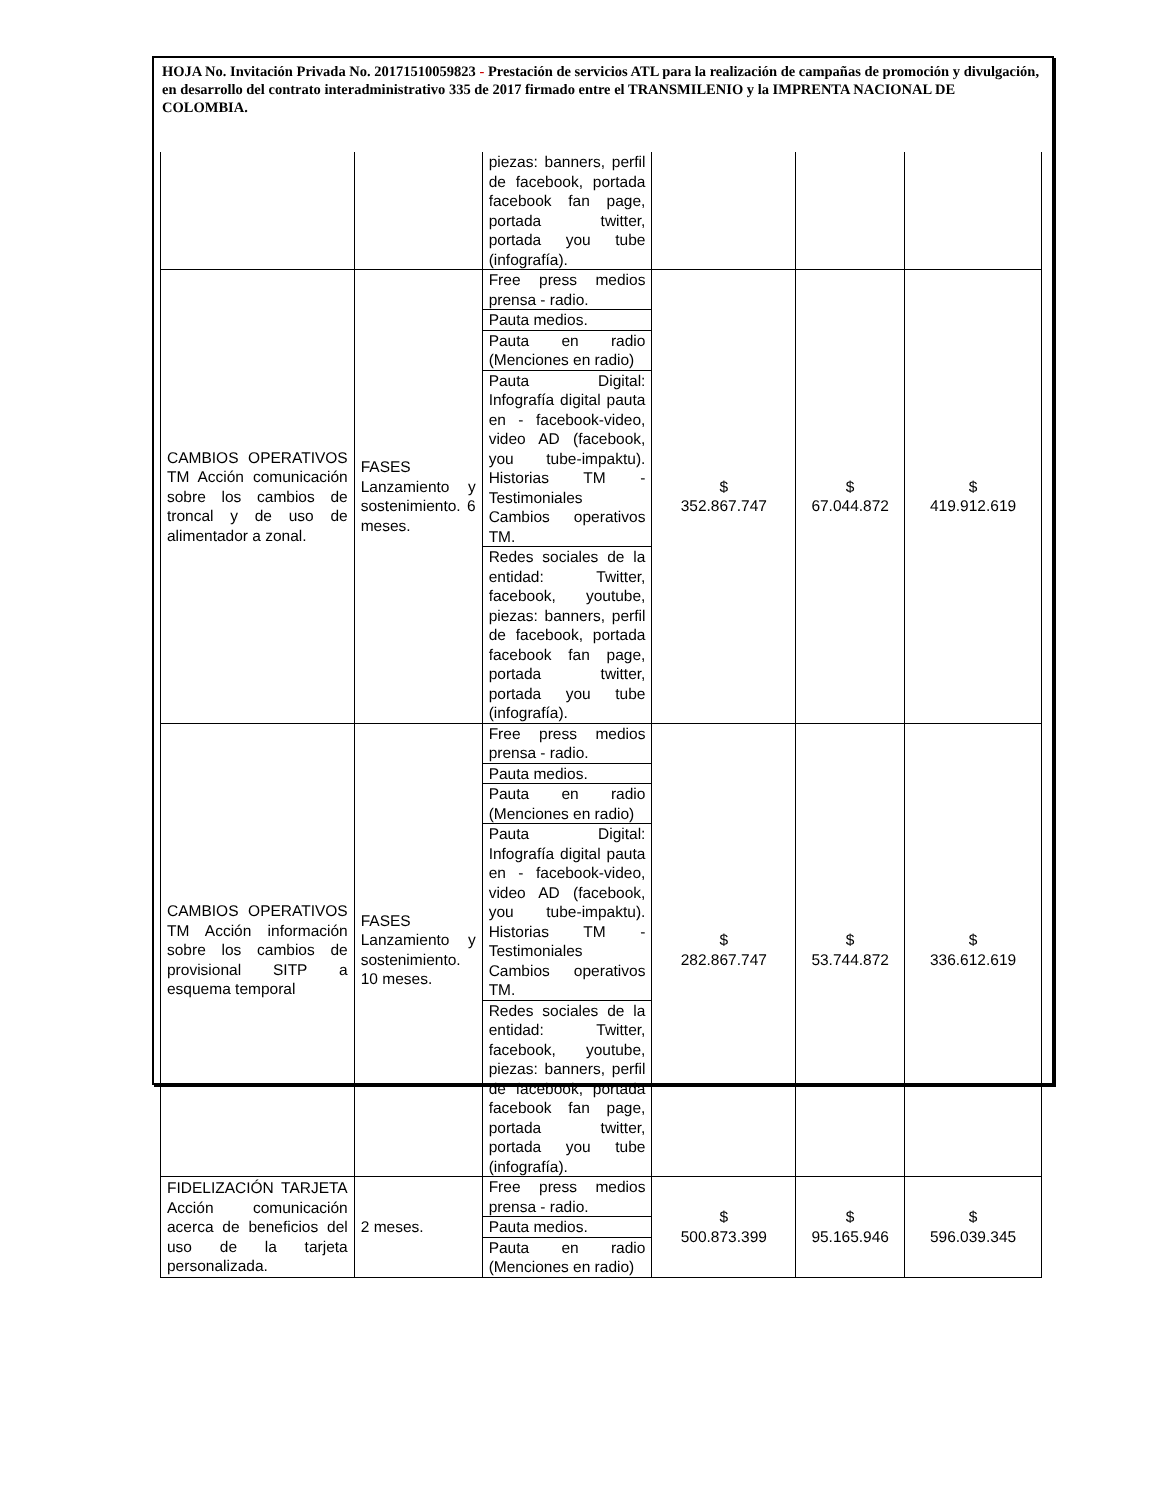HOJA No. Invitación Privada No. 20171510059823 - Prestación de servicios ATL para la realización de campañas de promoción y divulgación, en desarrollo del contrato interadministrativo 335 de 2017 firmado entre el TRANSMILENIO y la IMPRENTA NACIONAL DE COLOMBIA.
| | | piezas: banners, perfil de facebook, portada facebook fan page, portada twitter, portada you tube (infografía). | | | |
| CAMBIOS OPERATIVOS TM Acción comunicación sobre los cambios de troncal y de uso de alimentador a zonal. | FASES Lanzamiento y sostenimiento. 6 meses. | Free press medios prensa - radio. | $ 352.867.747 | $ 67.044.872 | $ 419.912.619 |
| | | Pauta medios. | | | |
| | | Pauta en radio (Menciones en radio) | | | |
| | | Pauta Digital: Infografía digital pauta en - facebook-video, video AD (facebook, you tube-impaktu). Historias TM - Testimoniales Cambios operativos TM. | | | |
| | | Redes sociales de la entidad: Twitter, facebook, youtube, piezas: banners, perfil de facebook, portada facebook fan page, portada twitter, portada you tube (infografía). | | | |
| CAMBIOS OPERATIVOS TM Acción información sobre los cambios de provisional SITP a esquema temporal | FASES Lanzamiento y sostenimiento. 10 meses. | Free press medios prensa - radio. | $ 282.867.747 | $ 53.744.872 | $ 336.612.619 |
| | | Pauta medios. | | | |
| | | Pauta en radio (Menciones en radio) | | | |
| | | Pauta Digital: Infografía digital pauta en - facebook-video, video AD (facebook, you tube-impaktu). Historias TM - Testimoniales Cambios operativos TM. | | | |
| | | Redes sociales de la entidad: Twitter, facebook, youtube, piezas: banners, perfil de facebook, portada facebook fan page, portada twitter, portada you tube (infografía). | | | |
| FIDELIZACIÓN TARJETA Acción comunicación acerca de beneficios del uso de la tarjeta personalizada. | 2 meses. | Free press medios prensa - radio. | $ 500.873.399 | $ 95.165.946 | $ 596.039.345 |
| | | Pauta medios. | | | |
| | | Pauta en radio (Menciones en radio) | | | |